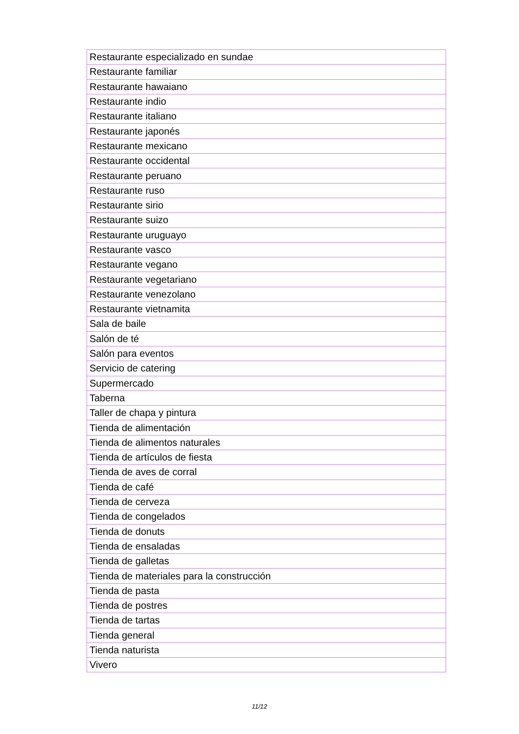| Restaurante especializado en sundae |
| Restaurante familiar |
| Restaurante hawaiano |
| Restaurante indio |
| Restaurante italiano |
| Restaurante japonés |
| Restaurante mexicano |
| Restaurante occidental |
| Restaurante peruano |
| Restaurante ruso |
| Restaurante sirio |
| Restaurante suizo |
| Restaurante uruguayo |
| Restaurante vasco |
| Restaurante vegano |
| Restaurante vegetariano |
| Restaurante venezolano |
| Restaurante vietnamita |
| Sala de baile |
| Salón de té |
| Salón para eventos |
| Servicio de catering |
| Supermercado |
| Taberna |
| Taller de chapa y pintura |
| Tienda de alimentación |
| Tienda de alimentos naturales |
| Tienda de artículos de fiesta |
| Tienda de aves de corral |
| Tienda de café |
| Tienda de cerveza |
| Tienda de congelados |
| Tienda de donuts |
| Tienda de ensaladas |
| Tienda de galletas |
| Tienda de materiales para la construcción |
| Tienda de pasta |
| Tienda de postres |
| Tienda de tartas |
| Tienda general |
| Tienda naturista |
| Vivero |
11/12